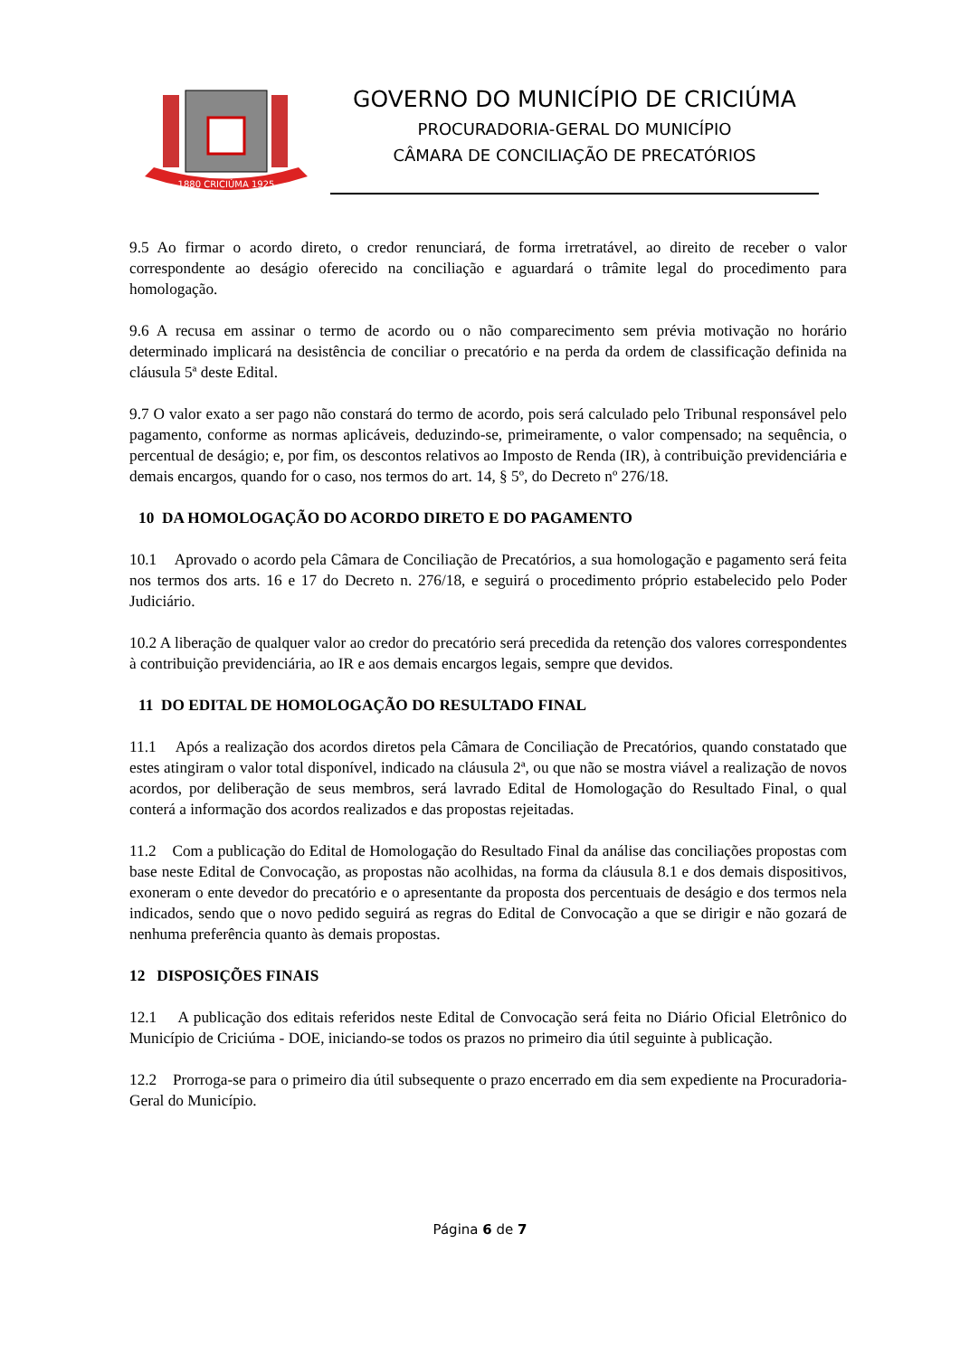1880 CRICIÚMA 1925
GOVERNO DO MUNICÍPIO DE CRICIÚMA
PROCURADORIA-GERAL DO MUNICÍPIO
CÂMARA DE CONCILIAÇÃO DE PRECATÓRIOS
9.5 Ao firmar o acordo direto, o credor renunciará, de forma irretratável, ao direito de receber o valor correspondente ao deságio oferecido na conciliação e aguardará o trâmite legal do procedimento para homologação.
9.6 A recusa em assinar o termo de acordo ou o não comparecimento sem prévia motivação no horário determinado implicará na desistência de conciliar o precatório e na perda da ordem de classificação definida na cláusula 5ª deste Edital.
9.7 O valor exato a ser pago não constará do termo de acordo, pois será calculado pelo Tribunal responsável pelo pagamento, conforme as normas aplicáveis, deduzindo-se, primeiramente, o valor compensado; na sequência, o percentual de deságio; e, por fim, os descontos relativos ao Imposto de Renda (IR), à contribuição previdenciária e demais encargos, quando for o caso, nos termos do art. 14, § 5º, do Decreto nº 276/18.
10 DA HOMOLOGAÇÃO DO ACORDO DIRETO E DO PAGAMENTO
10.1 Aprovado o acordo pela Câmara de Conciliação de Precatórios, a sua homologação e pagamento será feita nos termos dos arts. 16 e 17 do Decreto n. 276/18, e seguirá o procedimento próprio estabelecido pelo Poder Judiciário.
10.2 A liberação de qualquer valor ao credor do precatório será precedida da retenção dos valores correspondentes à contribuição previdenciária, ao IR e aos demais encargos legais, sempre que devidos.
11 DO EDITAL DE HOMOLOGAÇÃO DO RESULTADO FINAL
11.1 Após a realização dos acordos diretos pela Câmara de Conciliação de Precatórios, quando constatado que estes atingiram o valor total disponível, indicado na cláusula 2ª, ou que não se mostra viável a realização de novos acordos, por deliberação de seus membros, será lavrado Edital de Homologação do Resultado Final, o qual conterá a informação dos acordos realizados e das propostas rejeitadas.
11.2 Com a publicação do Edital de Homologação do Resultado Final da análise das conciliações propostas com base neste Edital de Convocação, as propostas não acolhidas, na forma da cláusula 8.1 e dos demais dispositivos, exoneram o ente devedor do precatório e o apresentante da proposta dos percentuais de deságio e dos termos nela indicados, sendo que o novo pedido seguirá as regras do Edital de Convocação a que se dirigir e não gozará de nenhuma preferência quanto às demais propostas.
12 DISPOSIÇÕES FINAIS
12.1 A publicação dos editais referidos neste Edital de Convocação será feita no Diário Oficial Eletrônico do Município de Criciúma - DOE, iniciando-se todos os prazos no primeiro dia útil seguinte à publicação.
12.2 Prorroga-se para o primeiro dia útil subsequente o prazo encerrado em dia sem expediente na Procuradoria-Geral do Município.
Página 6 de 7